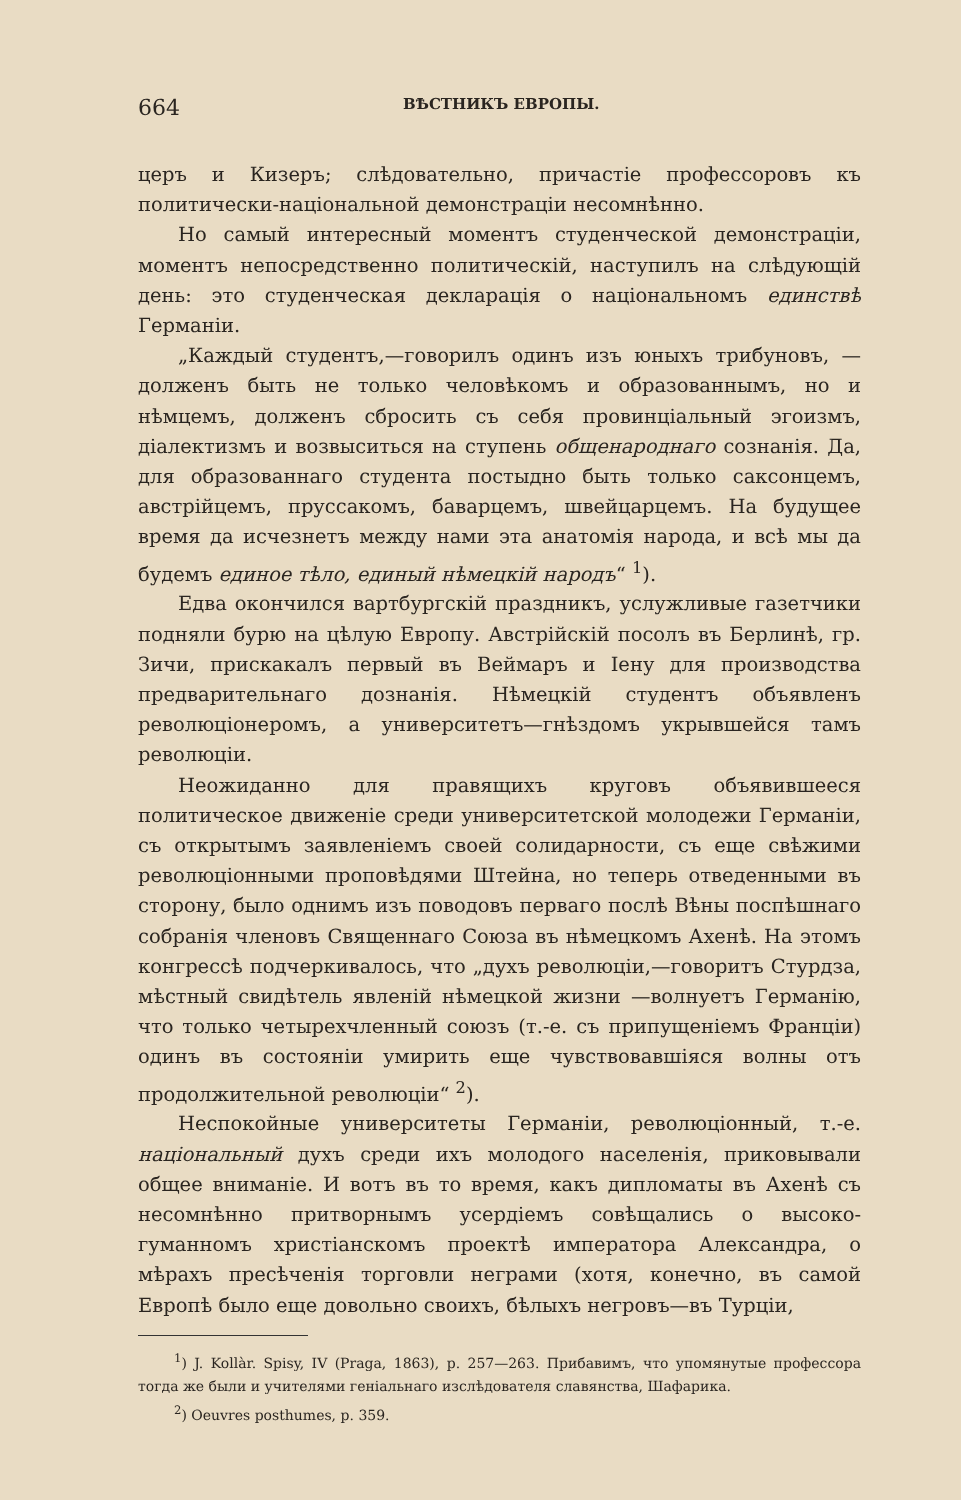664 ВѢСТНИКЪ ЕВРОПЫ.
церъ и Кизеръ; слѣдовательно, причастіе профессоровъ къ политически-національной демонстраціи несомнѣнно.
Но самый интересный моментъ студенческой демонстраціи, моментъ непосредственно политическій, наступилъ на слѣдующій день: это студенческая декларація о національномъ единствѣ Германіи.
„Каждый студентъ,—говорилъ одинъ изъ юныхъ трибуновъ, —долженъ быть не только человѣкомъ и образованнымъ, но и нѣмцемъ, долженъ сбросить съ себя провинціальный эгоизмъ, діалектизмъ и возвыситься на ступень общенароднаго сознанія. Да, для образованнаго студента постыдно быть только саксонцемъ, австрійцемъ, пруссакомъ, баварцемъ, швейцарцемъ. На будущее время да исчезнетъ между нами эта анатомія народа, и всѣ мы да будемъ единое тѣло, единый нѣмецкій народъ“ <sup>1</sup>).
Едва окончился вартбургскій праздникъ, услужливые газетчики подняли бурю на цѣлую Европу. Австрійскій посолъ въ Берлинѣ, гр. Зичи, прискакалъ первый въ Веймаръ и Іену для производства предварительнаго дознанія. Нѣмецкій студентъ объявленъ революціонеромъ, а университетъ—гнѣздомъ укрывшейся тамъ революціи.
Неожиданно для правящихъ круговъ объявившееся политическое движеніе среди университетской молодежи Германіи, съ открытымъ заявленіемъ своей солидарности, съ еще свѣжими революціонными проповѣдями Штейна, но теперь отведенными въ сторону, было однимъ изъ поводовъ перваго послѣ Вѣны поспѣшнаго собранія членовъ Священнаго Союза въ нѣмецкомъ Ахенѣ. На этомъ конгрессѣ подчеркивалось, что „духъ революціи,—говоритъ Стурдза, мѣстный свидѣтель явленій нѣмецкой жизни —волнуетъ Германію, что только четырехчленный союзъ (т.-е. съ припущеніемъ Франціи) одинъ въ состояніи умирить еще чувствовавшіяся волны отъ продолжительной революціи“ <sup>2</sup>).
Неспокойные университеты Германіи, революціонный, т.-е. національный духъ среди ихъ молодого населенія, приковывали общее вниманіе. И вотъ въ то время, какъ дипломаты въ Ахенѣ съ несомнѣнно притворнымъ усердіемъ совѣщались о высоко-гуманномъ христіанскомъ проектѣ императора Александра, о мѣрахъ пресѣченія торговли неграми (хотя, конечно, въ самой Европѣ было еще довольно своихъ, бѣлыхъ негровъ—въ Турціи,
<sup>1</sup>) J. Kollàr. Spisy, IV (Praga, 1863), p. 257—263. Прибавимъ, что упомянутые профессора тогда же были и учителями геніальнаго изслѣдователя славянства, Шафарика.
<sup>2</sup>) Oeuvres posthumes, p. 359.